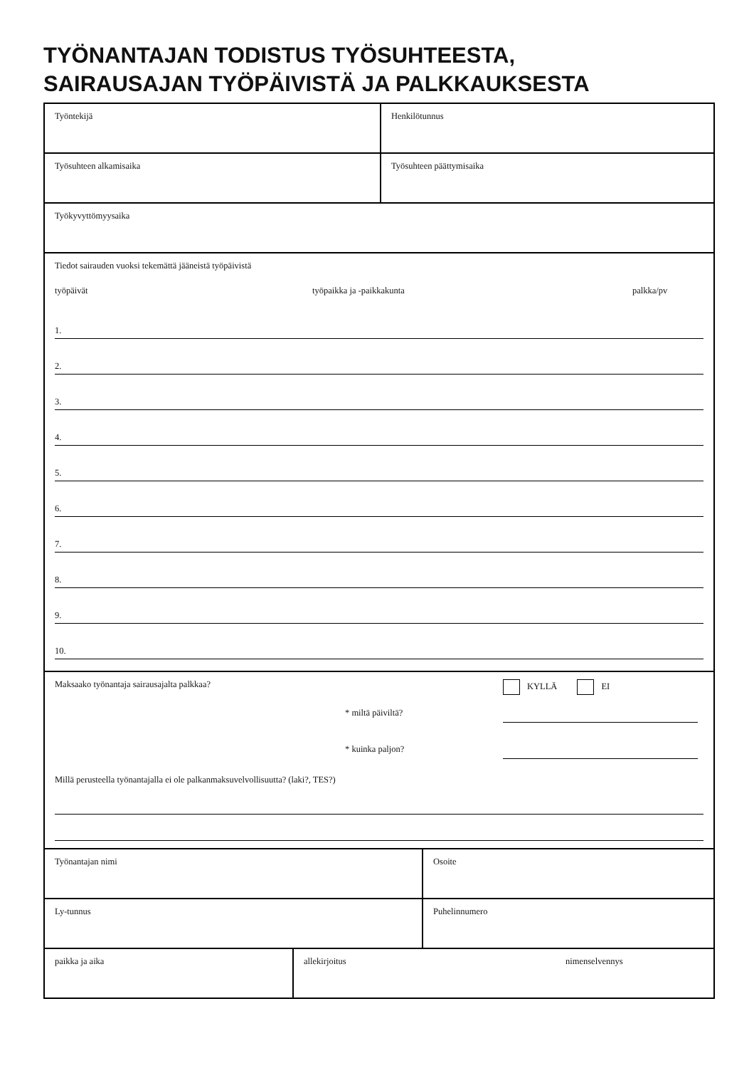TYÖNANTAJAN TODISTUS TYÖSUHTEESTA,
SAIRAUSAJAN TYÖPÄIVISTÄ JA PALKKAUKSESTA
Työntekijä Henkilötunnus
Työsuhteen alkamisaika Työsuhteen päättymisaika
Työkyvyttömyysaika
Tiedot sairauden vuoksi tekemättä jääneistä työpäivistä
työpäivät työpaikka ja -paikkakunta palkka/pv
1.
2.
3.
4.
5.
6.
7.
8.
9.
10.
Maksaako työnantaja sairausajalta palkkaa? KYLLÄ EI
* miltä päiviltä?
* kuinka paljon?
Millä perusteella työnantajalla ei ole palkanmaksuvelvollisuutta? (laki?, TES?)
Työnantajan nimi Osoite
Ly-tunnus Puhelinnumero
paikka ja aika allekirjoitus nimenselvennys